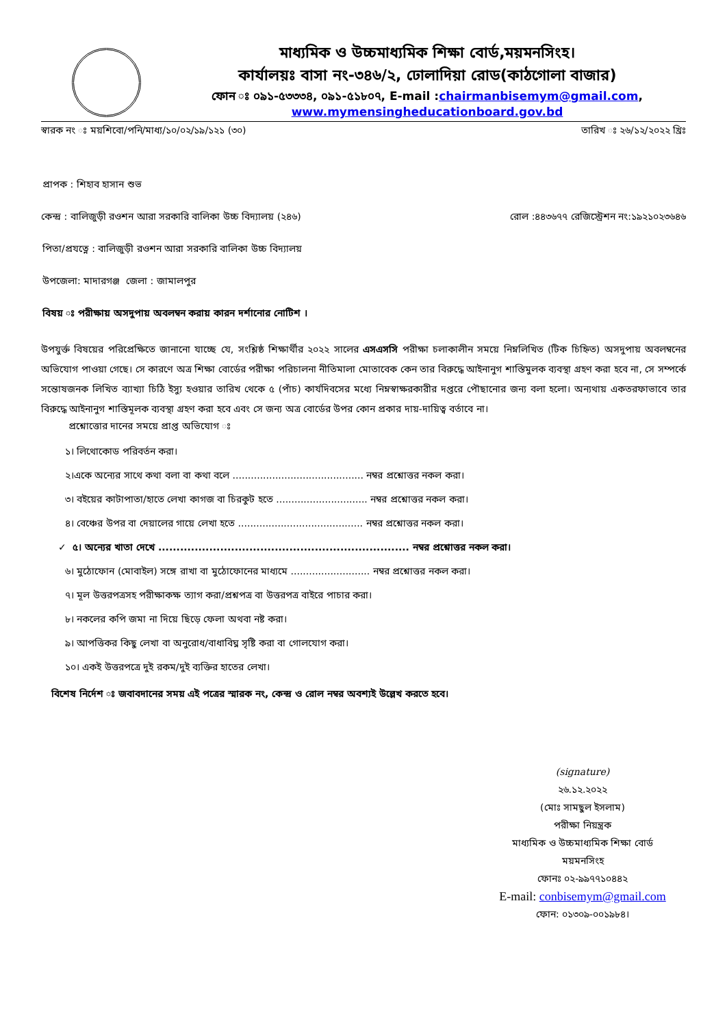মাধ্যমিক ও উচ্চমাধ্যমিক শিক্ষা বোর্ড,ময়মনসিংহ।
কার্যালয়ঃ বাসা নং-৩৪৬/২, ঢোলাদিয়া রোড(কাঠগোলা বাজার)
ফোন ঃ ০৯১-৫৩৩৩৪, ০৯১-৫১৮০৭, E-mail :chairmanbisemym@gmail.com,
www.mymensingheducationboard.gov.bd
স্বারক নং ঃ ময়শিবো/পনি/মাধ্য/১০/০২/১৯/১২১ (৩০) তারিখ ঃ ২৬/১২/২০২২ খ্রিঃ
প্রাপক : শিহাব হাসান শুভ
কেন্দ্র : বালিজুড়ী রওশন আরা সরকারি বালিকা উচ্চ বিদ্যালয় (২৪৬) রোল :৪৪৩৬৭৭ রেজিস্ট্রেশন নং:১৯২১০২৩৬৪৬
পিতা/প্রযত্নে : বালিজুড়ী রওশন আরা সরকারি বালিকা উচ্চ বিদ্যালয়
উপজেলা: মাদারগঞ্জ জেলা : জামালপুর
বিষয় ঃ পরীক্ষায় অসদুপায় অবলম্বন করায় কারন দর্শানোর নোটিশ ।
উপযুর্ক্ত বিষয়ের পরিপ্রেক্ষিতে জানানো যাচ্ছে যে, সংশ্লিষ্ঠ শিক্ষার্থীর ২০২২ সালের এসএসসি পরীক্ষা চলাকালীন সময়ে নিম্নলিখিত (টিক চিহ্নিত) অসদুপায় অবলম্বনের অভিযোগ পাওয়া গেছে। সে কারণে অত্র শিক্ষা বোর্ডের পরীক্ষা পরিচালনা নীতিমালা মোতাবেক কেন তার বিরুদ্ধে আইনানুগ শাস্তিমুলক ব্যবস্থা গ্রহণ করা হবে না, সে সম্পর্কে সন্তোষজনক লিখিত ব্যাখ্যা চিঠি ইস্যু হওয়ার তারিখ থেকে ৫ (পাঁচ) কার্যদিবসের মধ্যে নিম্নস্বাক্ষরকারীর দপ্তরে পৌছানোর জন্য বলা হলো। অন্যথায় একতরফাভাবে তার বিরুদ্ধে আইনানুগ শাস্তিমূলক ব্যবস্থা গ্রহণ করা হবে এবং সে জন্য অত্র বোর্ডের উপর কোন প্রকার দায়-দায়িত্ব বর্তাবে না।
প্রশ্নোত্তোর দানের সময়ে প্রাপ্ত অভিযোগ ঃ
১। লিথোকোড পরিবর্তন করা।
২।একে অন্যের সাথে কথা বলা বা কথা বলে ........................................... নম্বর প্রশ্নোত্তর নকল করা।
৩। বইয়ের কাটাপাতা/হাতে লেখা কাগজ বা চিরকুট হতে .............................. নম্বর প্রশ্নোত্তর নকল করা।
৪। বেঞ্চের উপর বা দেয়ালের গায়ে লেখা হতে ......................................... নম্বর প্রশ্নোত্তর নকল করা।
✓ ৫। অন্যের খাতা দেখে ..................................................................... নম্বর প্রশ্নোত্তর নকল করা।
৬। মুঠোফোন (মোবাইল) সঙ্গে রাখা বা মুঠোফোনের মাধ্যমে .......................... নম্বর প্রশ্নোত্তর নকল করা।
৭। মূল উত্তরপত্রসহ পরীক্ষাকক্ষ ত্যাগ করা/প্রশ্নপত্র বা উত্তরপত্র বাইরে পাচার করা।
৮। নকলের কপি জমা না দিয়ে ছিড়ে ফেলা অথবা নষ্ট করা।
৯। আপত্তিকর কিছু লেখা বা অনুরোধ/বাধাবিঘ্ন সৃষ্টি করা বা গোলযোগ করা।
১০। একই উত্তরপত্রে দুই রকম/দুই ব্যক্তির হাতের লেখা।
বিশেষ নির্দেশ ঃ জবাবদানের সময় এই পত্রের স্মারক নং, কেন্দ্র ও রোল নম্বর অবশ্যই উল্লেখ করতে হবে।
(signature)
২৬.১২.২০২২
(মোঃ সামছুল ইসলাম)
পরীক্ষা নিয়ন্ত্রক
মাধ্যমিক ও উচ্চমাধ্যমিক শিক্ষা বোর্ড
ময়মনসিংহ
ফোনঃ ০২-৯৯৭৭১০৪৪২
E-mail: conbisemym@gmail.com
ফোন: ০১৩০৯-০০১৯৮৪।